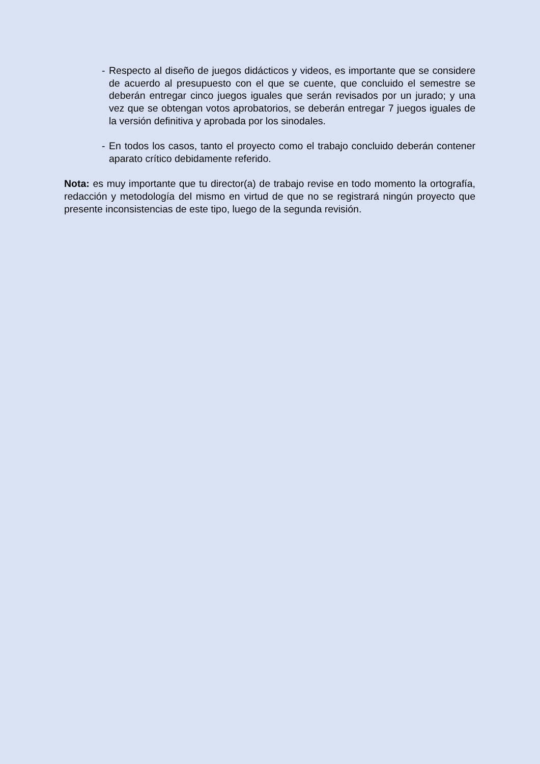- Respecto al diseño de juegos didácticos y videos, es importante que se considere de acuerdo al presupuesto con el que se cuente, que concluido el semestre se deberán entregar cinco juegos iguales que serán revisados por un jurado; y una vez que se obtengan votos aprobatorios, se deberán entregar 7 juegos iguales de la versión definitiva y aprobada por los sinodales.
- En todos los casos, tanto el proyecto como el trabajo concluido deberán contener aparato crítico debidamente referido.
Nota: es muy importante que tu director(a) de trabajo revise en todo momento la ortografía, redacción y metodología del mismo en virtud de que no se registrará ningún proyecto que presente inconsistencias de este tipo, luego de la segunda revisión.